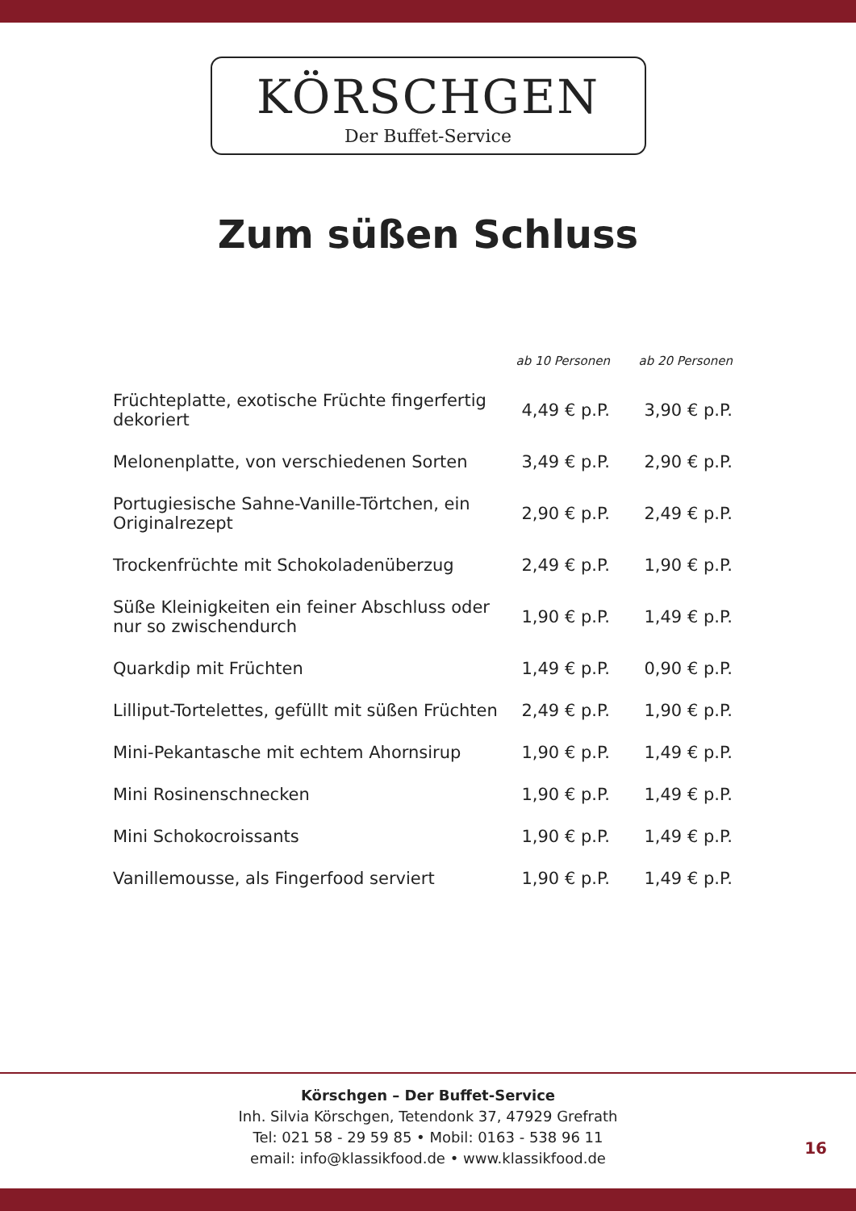KÖRSCHGEN
Der Buffet-Service
Zum süßen Schluss
| | ab 10 Personen | ab 20 Personen |
| --- | --- | --- |
| Früchteplatte, exotische Früchte fingerfertig dekoriert | 4,49 € p.P. | 3,90 € p.P. |
| Melonenplatte, von verschiedenen Sorten | 3,49 € p.P. | 2,90 € p.P. |
| Portugiesische Sahne-Vanille-Törtchen, ein Originalrezept | 2,90 € p.P. | 2,49 € p.P. |
| Trockenfrüchte mit Schokoladenüberzug | 2,49 € p.P. | 1,90 € p.P. |
| Süße Kleinigkeiten ein feiner Abschluss oder nur so zwischendurch | 1,90 € p.P. | 1,49 € p.P. |
| Quarkdip mit Früchten | 1,49 € p.P. | 0,90 € p.P. |
| Lilliput-Tortelettes, gefüllt mit süßen Früchten | 2,49 € p.P. | 1,90 € p.P. |
| Mini-Pekantasche mit echtem Ahornsirup | 1,90 € p.P. | 1,49 € p.P. |
| Mini Rosinenschnecken | 1,90 € p.P. | 1,49 € p.P. |
| Mini Schokocroissants | 1,90 € p.P. | 1,49 € p.P. |
| Vanillemousse, als Fingerfood serviert | 1,90 € p.P. | 1,49 € p.P. |
Körschgen – Der Buffet-Service
Inh. Silvia Körschgen, Tetendonk 37, 47929 Grefrath
Tel: 021 58 - 29 59 85 • Mobil: 0163 - 538 96 11
email: info@klassikfood.de • www.klassikfood.de
16